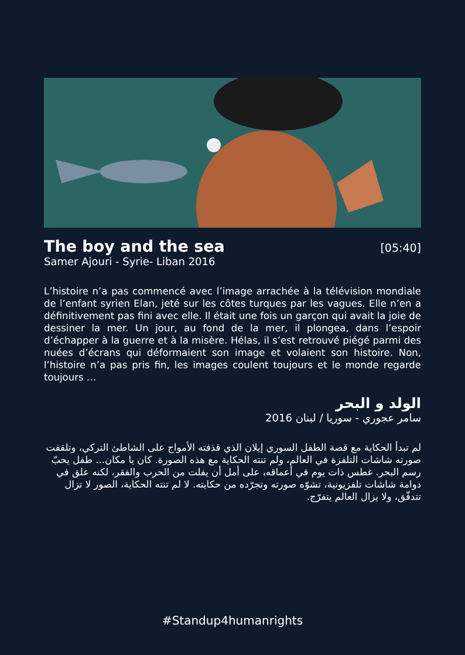The boy and the sea
[05:40]
Samer Ajouri - Syrie- Liban 2016
L’histoire n’a pas commencé avec l’image arrachée à la télévision mondiale de l’enfant syrien Elan, jeté sur les côtes turques par les vagues. Elle n’en a définitivement pas fini avec elle. Il était une fois un garçon qui avait la joie de dessiner la mer. Un jour, au fond de la mer, il plongea, dans l’espoir d’échapper à la guerre et à la misère. Hélas, il s’est retrouvé piégé parmi des nuées d’écrans qui déformaient son image et volaient son histoire. Non, l’histoire n’a pas pris fin, les images coulent toujours et le monde regarde toujours …
الولد و البحر
سامر عجوري - سوريا / لبنان 2016
لم تبدأ الحكاية مع قصة الطفل السوري إيلان الذي قذفته الأمواج على الشاطئ التركي، وتلقفت صورته شاشات التلفزة في العالم، ولم تنته الحكاية مع هذه الصورة. كان يا مكان... طفل يحبّ رسم البحر. غطس ذات يوم في أعماقه، على أمل أن يفلت من الحرب والفقر، لكنه علق في دوامة شاشات تلفزيونية، تشوّه صورته وتجرّده من حكايته. لا لم تنته الحكاية، الصور لا تزال تتدفّق، ولا يزال العالم يتفرّج.
#Standup4humanrights